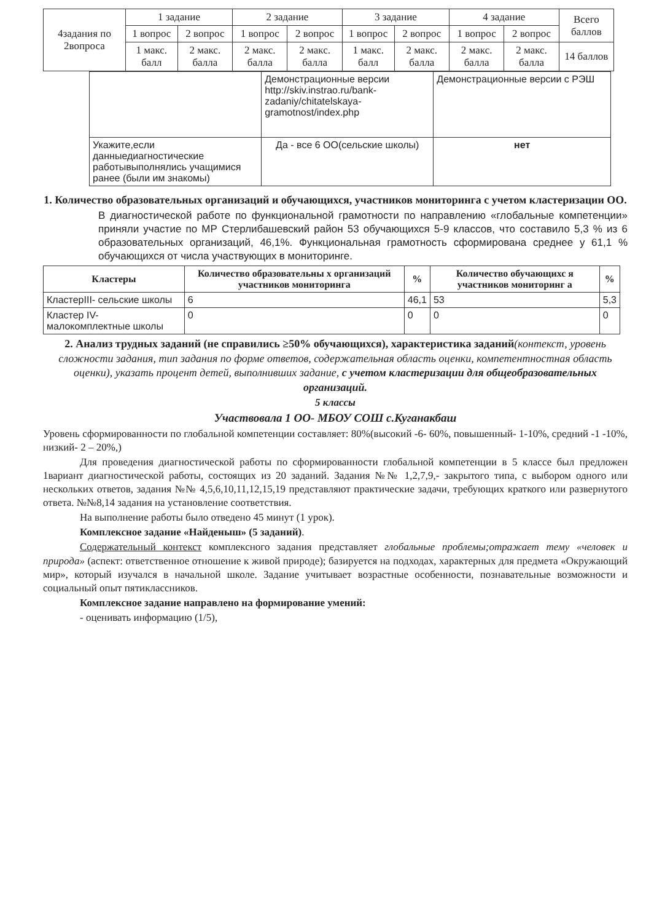| 4задания по 2вопроса | 1 задание | | 2 задание | | 3 задание | | 4 задание | | Всего баллов |
| | 1 вопрос | 2 вопрос | 1 вопрос | 2 вопрос | 1 вопрос | 2 вопрос | 1 вопрос | 2 вопрос | |
| | 1 макс. балл | 2 макс. балла | 2 макс. балла | 2 макс. балла | 1 макс. балл | 2 макс. балла | 2 макс. балла | 2 макс. балла | 14 баллов |
| | Демонстрационные версии http://skiv.instrao.ru/bank-zadaniy/chitatelskaya-gramotnost/index.php | Демонстрационные версии с РЭШ |
| Укажите,если данныедиагностические работывыполнялись учащимися ранее (были им знакомы) | Да - все 6 ОО(сельские школы) | нет |
1. Количество образовательных организаций и обучающихся, участников мониторинга с учетом кластеризации ОО.
В диагностической работе по функциональной грамотности по направлению «глобальные компетенции» приняли участие по МР Стерлибашевский район 53 обучающихся 5-9 классов, что составило 5,3 % из 6 образовательных организаций, 46,1%. Функциональная грамотность сформирована среднее у 61,1 % обучающихся от числа участвующих в мониторинге.
| Кластеры | Количество образовательны х организаций участников мониторинга | % | Количество обучающихс я участников мониторинг а | % |
| --- | --- | --- | --- | --- |
| КластерIII- сельские школы | 6 | 46,1 | 53 | 5,3 |
| Кластер IV-малокомплектные школы | 0 | 0 | 0 | 0 |
2. Анализ трудных заданий (не справились ≥50% обучающихся), характеристика заданий(контекст, уровень сложности задания, тип задания по форме ответов, содержательная область оценки, компетентностная область оценки), указать процент детей, выполнивших задание, с учетом кластеризации для общеобразовательных организаций.
5 классы
Участвовала 1 ОО- МБОУ СОШ с.Куганакбаш
Уровень сформированности по глобальной компетенции составляет: 80%(высокий -6- 60%, повышенный- 1-10%, средний -1 -10%, низкий- 2 – 20%,)
Для проведения диагностической работы по сформированности глобальной компетенции в 5 классе был предложен 1вариант диагностической работы, состоящих из 20 заданий. Задания №№ 1,2,7,9,- закрытого типа, с выбором одного или нескольких ответов, задания №№ 4,5,6,10,11,12,15,19 представляют практические задачи, требующих краткого или развернутого ответа. №№8,14 задания на установление соответствия.
На выполнение работы было отведено 45 минут (1 урок).
Комплексное задание «Найденыш» (5 заданий).
Содержательный контекст комплексного задания представляет глобальные проблемы;отражает тему «человек и природа» (аспект: ответственное отношение к живой природе); базируется на подходах, характерных для предмета «Окружающий мир», который изучался в начальной школе. Задание учитывает возрастные особенности, познавательные возможности и социальный опыт пятиклассников.
Комплексное задание направлено на формирование умений:
- оценивать информацию (1/5),